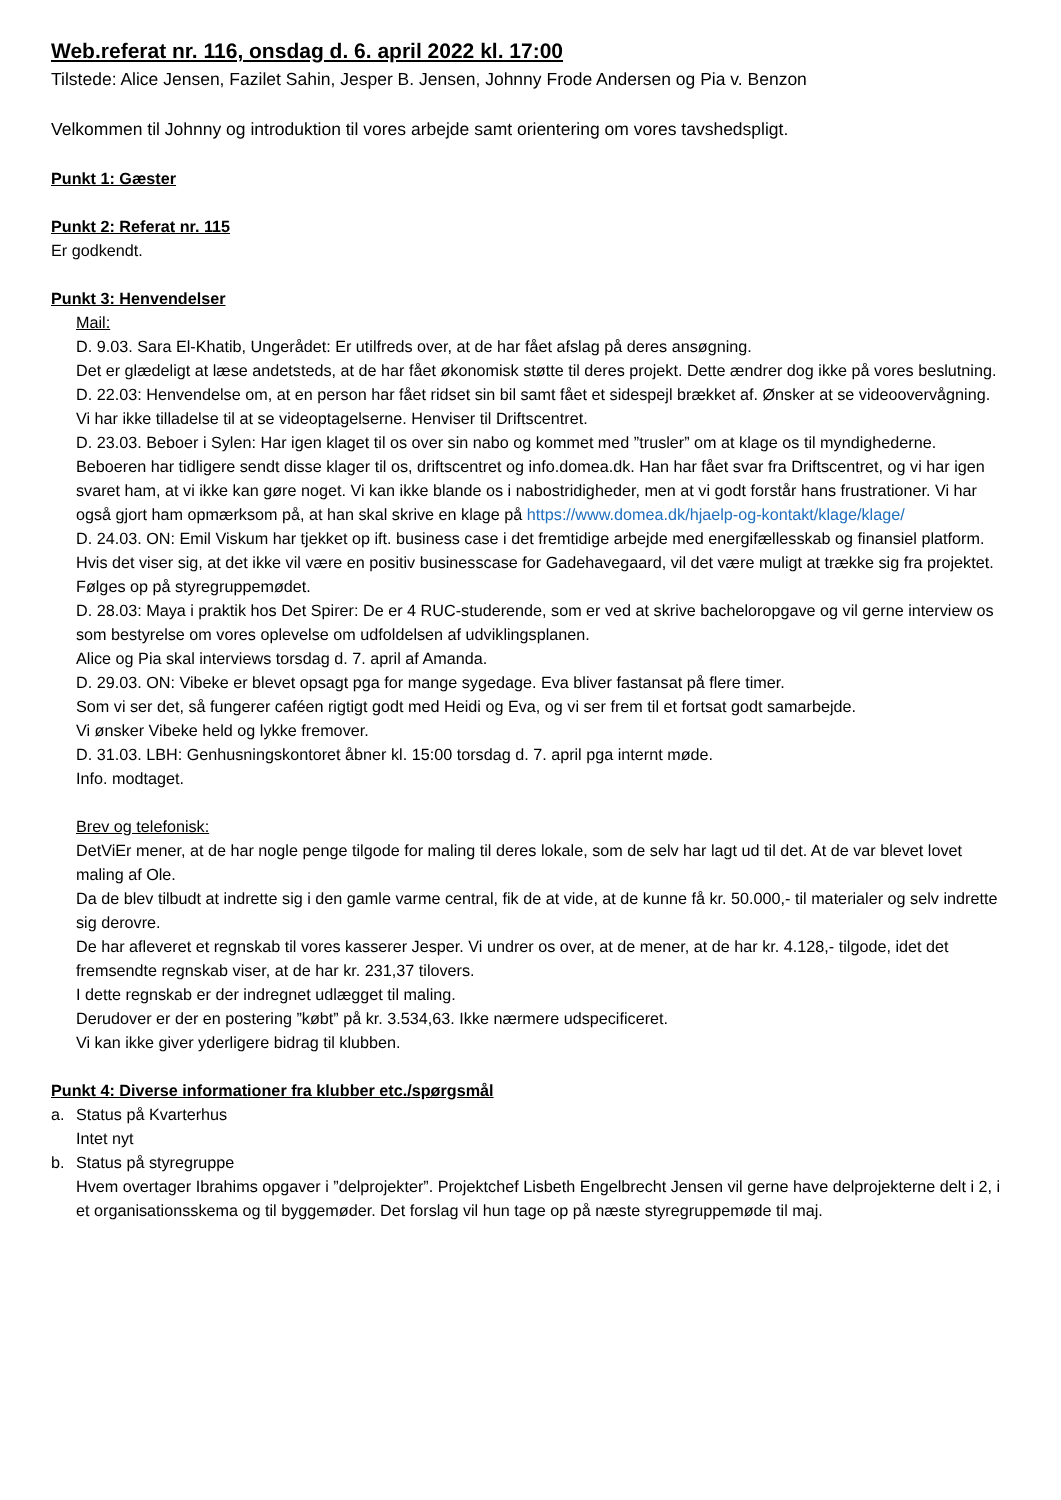Web.referat nr. 116, onsdag d. 6. april 2022 kl. 17:00
Tilstede: Alice Jensen, Fazilet Sahin, Jesper B. Jensen, Johnny Frode Andersen og Pia v. Benzon
Velkommen til Johnny og introduktion til vores arbejde samt orientering om vores tavshedspligt.
Punkt 1: Gæster
Punkt 2: Referat nr. 115
Er godkendt.
Punkt 3: Henvendelser
Mail:
D. 9.03. Sara El-Khatib, Ungerådet: Er utilfreds over, at de har fået afslag på deres ansøgning.
Det er glædeligt at læse andetsteds, at de har fået økonomisk støtte til deres projekt. Dette ændrer dog ikke på vores beslutning.
D. 22.03: Henvendelse om, at en person har fået ridset sin bil samt fået et sidespejl brækket af. Ønsker at se videoovervågning.
Vi har ikke tilladelse til at se videoptagelserne. Henviser til Driftscentret.
D. 23.03. Beboer i Sylen: Har igen klaget til os over sin nabo og kommet med ”trusler” om at klage os til myndighederne.
Beboeren har tidligere sendt disse klager til os, driftscentret og info.domea.dk. Han har fået svar fra Driftscentret, og vi har igen svaret ham, at vi ikke kan gøre noget. Vi kan ikke blande os i nabostridigheder, men at vi godt forstår hans frustrationer. Vi har også gjort ham opmærksom på, at han skal skrive en klage på https://www.domea.dk/hjaelp-og-kontakt/klage/klage/
D. 24.03. ON: Emil Viskum har tjekket op ift. business case i det fremtidige arbejde med energifællesskab og finansiel platform. Hvis det viser sig, at det ikke vil være en positiv businesscase for Gadehavegaard, vil det være muligt at trække sig fra projektet.
Følges op på styregruppemødet.
D. 28.03: Maya i praktik hos Det Spirer: De er 4 RUC-studerende, som er ved at skrive bacheloropgave og vil gerne interview os som bestyrelse om vores oplevelse om udfoldelsen af udviklingsplanen.
Alice og Pia skal interviews torsdag d. 7. april af Amanda.
D. 29.03. ON: Vibeke er blevet opsagt pga for mange sygedage. Eva bliver fastansat på flere timer.
Som vi ser det, så fungerer caféen rigtigt godt med Heidi og Eva, og vi ser frem til et fortsat godt samarbejde.
Vi ønsker Vibeke held og lykke fremover.
D. 31.03. LBH: Genhusningskontoret åbner kl. 15:00 torsdag d. 7. april pga internt møde.
Info. modtaget.
Brev og telefonisk:
DetViEr mener, at de har nogle penge tilgode for maling til deres lokale, som de selv har lagt ud til det. At de var blevet lovet maling af Ole.
Da de blev tilbudt at indrette sig i den gamle varme central, fik de at vide, at de kunne få kr. 50.000,- til materialer og selv indrette sig derovre.
De har afleveret et regnskab til vores kasserer Jesper. Vi undrer os over, at de mener, at de har kr. 4.128,- tilgode, idet det fremsendte regnskab viser, at de har kr. 231,37 tilovers.
I dette regnskab er der indregnet udlægget til maling.
Derudover er der en postering ”købt” på kr. 3.534,63. Ikke nærmere udspecificeret.
Vi kan ikke giver yderligere bidrag til klubben.
Punkt 4: Diverse informationer fra klubber etc./spørgsmål
a. Status på Kvarterhus
Intet nyt
b. Status på styregruppe
Hvem overtager Ibrahims opgaver i ”delprojekter”. Projektchef Lisbeth Engelbrecht Jensen vil gerne have delprojekterne delt i 2, i et organisationsskema og til byggemøder. Det forslag vil hun tage op på næste styregruppemøde til maj.